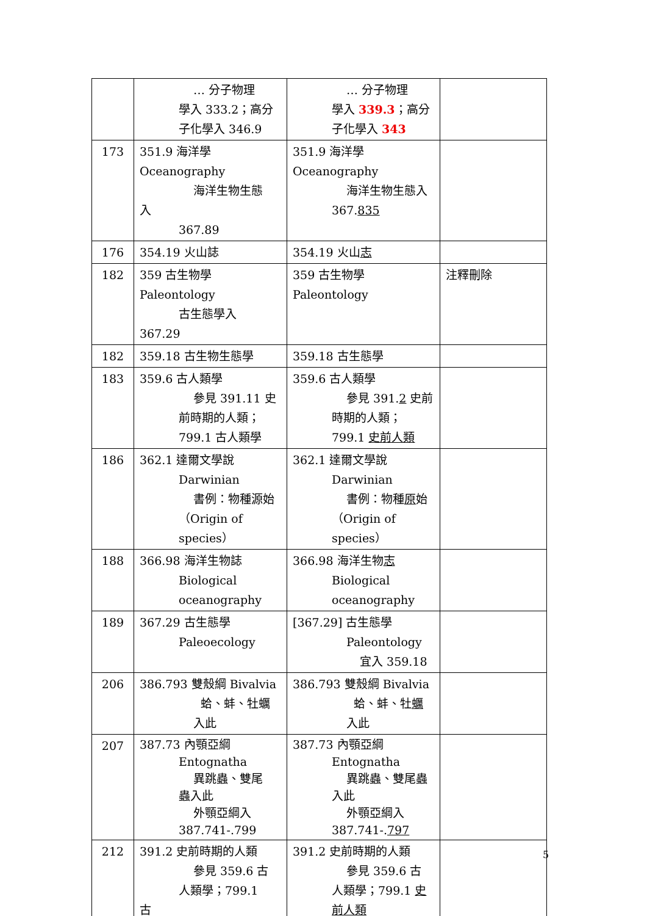| | … 分子物理 學入 333.2；高分 子化學入 346.9 | … 分子物理 學入 339.3 ；高分 子化學入 343 | |
| 173 | 351.9 海洋學 Oceanography 海洋生物生態 入 367.89 | 351.9 海洋學 Oceanography 海洋生物生態入 367. 835 | |
| 176 | 354.19 火山誌 | 354.19 火山 志 | |
| 182 | 359 古生物學 Paleontology 古生態學入 367.29 | 359 古生物學 Paleontology | 注釋刪除 |
| 182 | 359.18 古生物生態學 | 359.18 古生態學 | |
| 183 | 359.6 古人類學 參見 391.11 史 前時期的人類； 799.1 古人類學 | 359.6 古人類學 參見 391. 2 史前 時期的人類； 799.1 史前人類 | |
| 186 | 362.1 達爾文學說 Darwinian 書例：物種源始 （Origin of species） | 362.1 達爾文學說 Darwinian 書例：物種 原 始 （Origin of species） | |
| 188 | 366.98 海洋生物誌 Biological oceanography | 366.98 海洋生物 志 Biological oceanography | |
| 189 | 367.29 古生態學 Paleoecology | [367.29] 古生態學 Paleontology 宜入 359.18 | |
| 206 | 386.793 雙殼綱 Bivalvia 蛤、蚌、牡蠣 入此 | 386.793 雙殼綱 Bivalvia 蛤、蚌、牡 蠣 入此 | |
| 207 | 387.73 內顎亞綱 Entognatha 異跳蟲、雙尾 蟲入此 外顎亞綱入 387.741-.799 | 387.73 內顎亞綱 Entognatha 異跳蟲、雙尾蟲 入此 外顎亞綱入 387.741-. 797 | |
| 212 | 391.2 史前時期的人類 參見 359.6 古 人類學；799.1 古 | 391.2 史前時期的人類 參見 359.6 古 人類學；799.1 史 前人類 | |
5